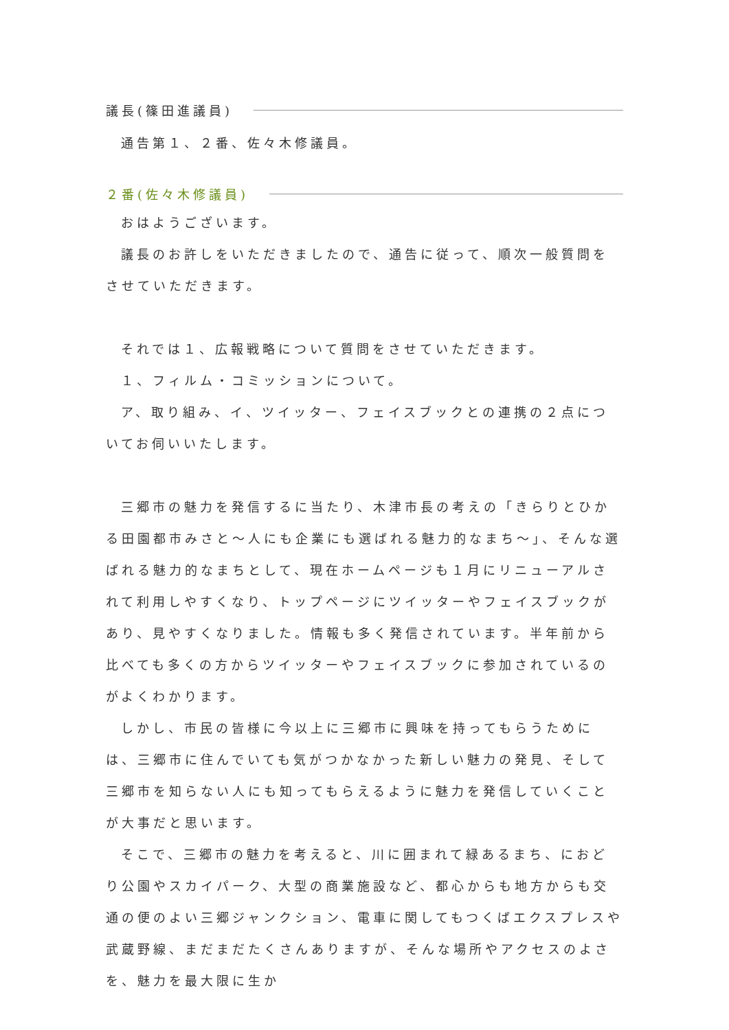議長(篠田進議員)
通告第１、２番、佐々木修議員。
２番(佐々木修議員)
おはようございます。
議長のお許しをいただきましたので、通告に従って、順次一般質問をさせていただきます。
それでは１、広報戦略について質問をさせていただきます。
１、フィルム・コミッションについて。
ア、取り組み、イ、ツイッター、フェイスブックとの連携の２点についてお伺いいたします。
三郷市の魅力を発信するに当たり、木津市長の考えの「きらりとひかる田園都市みさと～人にも企業にも選ばれる魅力的なまち～」、そんな選ばれる魅力的なまちとして、現在ホームページも１月にリニューアルされて利用しやすくなり、トップページにツイッターやフェイスブックがあり、見やすくなりました。情報も多く発信されています。半年前から比べても多くの方からツイッターやフェイスブックに参加されているのがよくわかります。
しかし、市民の皆様に今以上に三郷市に興味を持ってもらうためには、三郷市に住んでいても気がつかなかった新しい魅力の発見、そして三郷市を知らない人にも知ってもらえるように魅力を発信していくことが大事だと思います。
そこで、三郷市の魅力を考えると、川に囲まれて緑あるまち、におどり公園やスカイパーク、大型の商業施設など、都心からも地方からも交通の便のよい三郷ジャンクション、電車に関してもつくばエクスプレスや武蔵野線、まだまだたくさんありますが、そんな場所やアクセスのよさを、魅力を最大限に生か